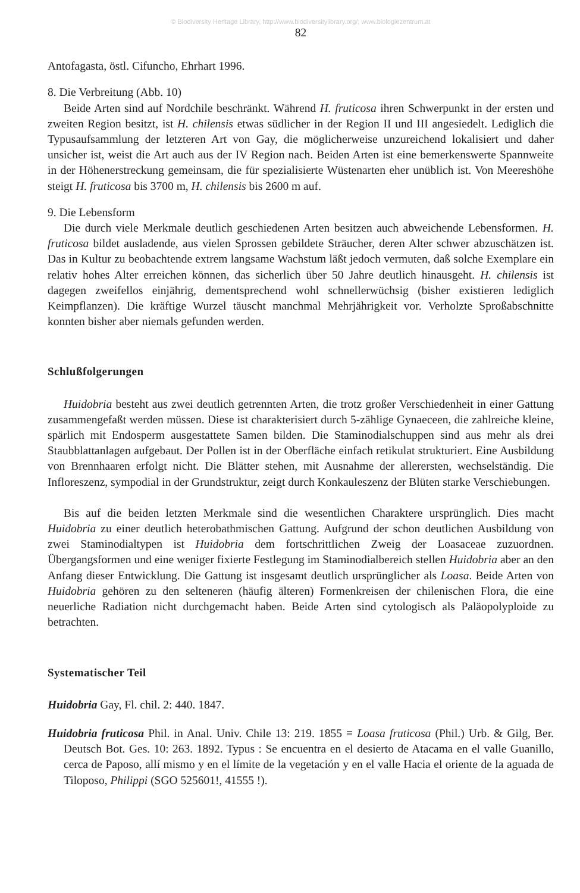© Biodiversity Heritage Library, http://www.biodiversitylibrary.org/; www.biologiezentrum.at
82
Antofagasta, östl. Cifuncho, Ehrhart 1996.
8. Die Verbreitung (Abb. 10)
Beide Arten sind auf Nordchile beschränkt. Während H. fruticosa ihren Schwerpunkt in der ersten und zweiten Region besitzt, ist H. chilensis etwas südlicher in der Region II und III angesiedelt. Lediglich die Typusaufsammlung der letzteren Art von Gay, die möglicherweise unzureichend lokalisiert und daher unsicher ist, weist die Art auch aus der IV Region nach. Beiden Arten ist eine bemerkenswerte Spannweite in der Höhenerstreckung gemeinsam, die für spezialisierte Wüstenarten eher unüblich ist. Von Meereshöhe steigt H. fruticosa bis 3700 m, H. chilensis bis 2600 m auf.
9. Die Lebensform
Die durch viele Merkmale deutlich geschiedenen Arten besitzen auch abweichende Lebensformen. H. fruticosa bildet ausladende, aus vielen Sprossen gebildete Sträucher, deren Alter schwer abzuschätzen ist. Das in Kultur zu beobachtende extrem langsame Wachstum läßt jedoch vermuten, daß solche Exemplare ein relativ hohes Alter erreichen können, das sicherlich über 50 Jahre deutlich hinausgeht. H. chilensis ist dagegen zweifellos einjährig, dementsprechend wohl schnellerwüchsig (bisher existieren lediglich Keimpflanzen). Die kräftige Wurzel täuscht manchmal Mehrjährigkeit vor. Verholzte Sproßabschnitte konnten bisher aber niemals gefunden werden.
Schlußfolgerungen
Huidobria besteht aus zwei deutlich getrennten Arten, die trotz großer Verschiedenheit in einer Gattung zusammengefaßt werden müssen. Diese ist charakterisiert durch 5-zählige Gynaeceen, die zahlreiche kleine, spärlich mit Endosperm ausgestattete Samen bilden. Die Staminodialschuppen sind aus mehr als drei Staubblattanlagen aufgebaut. Der Pollen ist in der Oberfläche einfach retikulat strukturiert. Eine Ausbildung von Brennhaaren erfolgt nicht. Die Blätter stehen, mit Ausnahme der allerersten, wechselständig. Die Infloreszenz, sympodial in der Grundstruktur, zeigt durch Konkauleszenz der Blüten starke Verschiebungen.
Bis auf die beiden letzten Merkmale sind die wesentlichen Charaktere ursprünglich. Dies macht Huidobria zu einer deutlich heterobathmischen Gattung. Aufgrund der schon deutlichen Ausbildung von zwei Staminodialtypen ist Huidobria dem fortschrittlichen Zweig der Loasaceae zuzuordnen. Übergangsformen und eine weniger fixierte Festlegung im Staminodialbereich stellen Huidobria aber an den Anfang dieser Entwicklung. Die Gattung ist insgesamt deutlich ursprünglicher als Loasa. Beide Arten von Huidobria gehören zu den selteneren (häufig älteren) Formenkreisen der chilenischen Flora, die eine neuerliche Radiation nicht durchgemacht haben. Beide Arten sind cytologisch als Paläopolyploide zu betrachten.
Systematischer Teil
Huidobria Gay, Fl. chil. 2: 440. 1847.
Huidobria fruticosa Phil. in Anal. Univ. Chile 13: 219. 1855 ≡ Loasa fruticosa (Phil.) Urb. & Gilg, Ber. Deutsch Bot. Ges. 10: 263. 1892. Typus : Se encuentra en el desierto de Atacama en el valle Guanillo, cerca de Paposo, allí mismo y en el límite de la vegetación y en el valle Hacia el oriente de la aguada de Tiloposo, Philippi (SGO 525601!, 41555 !).